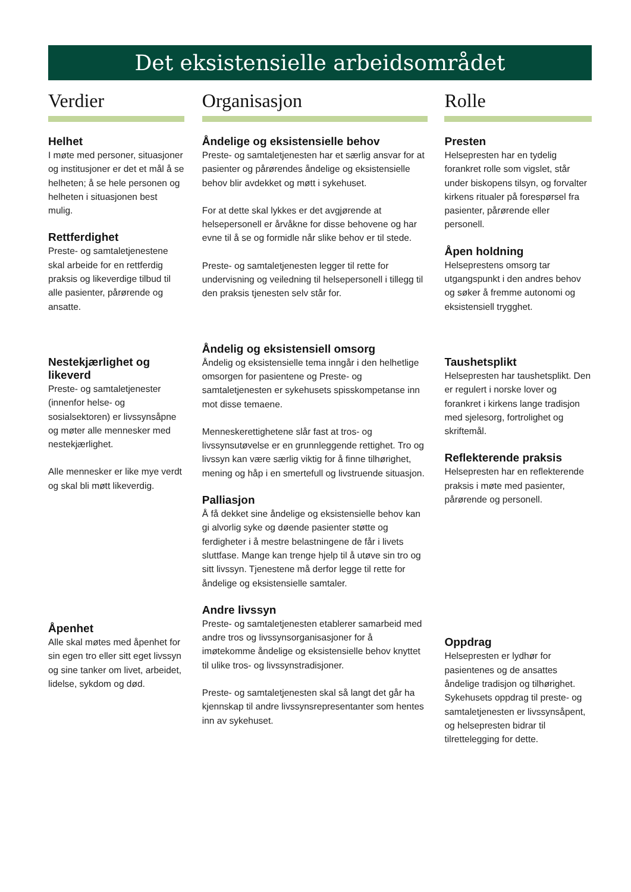Det eksistensielle arbeidsområdet
Verdier
Helhet
I møte med personer, situasjoner og institusjoner er det et mål å se helheten; å se hele personen og helheten i situasjonen best mulig.
Rettferdighet
Preste- og samtaletjenestene skal arbeide for en rettferdig praksis og likeverdige tilbud til alle pasienter, pårørende og ansatte.
Nestekjærlighet og likeverd
Preste- og samtaletjenester (innenfor helse- og sosialsektoren) er livssynsåpne og møter alle mennesker med nestekjærlighet.
Alle mennesker er like mye verdt og skal bli møtt likeverdig.
Åpenhet
Alle skal møtes med åpenhet for sin egen tro eller sitt eget livssyn og sine tanker om livet, arbeidet, lidelse, sykdom og død.
Organisasjon
Åndelige og eksistensielle behov
Preste- og samtaletjenesten har et særlig ansvar for at pasienter og pårørendes åndelige og eksistensielle behov blir avdekket og møtt i sykehuset.
For at dette skal lykkes er det avgjørende at helsepersonell er årvåkne for disse behovene og har evne til å se og formidle når slike behov er til stede.
Preste- og samtaletjenesten legger til rette for undervisning og veiledning til helsepersonell i tillegg til den praksis tjenesten selv står for.
Åndelig og eksistensiell omsorg
Åndelig og eksistensielle tema inngår i den helhetlige omsorgen for pasientene og Preste- og samtaletjenesten er sykehusets spisskompetanse inn mot disse temaene.
Menneskerettighetene slår fast at tros- og livssynsutøvelse er en grunnleggende rettighet. Tro og livssyn kan være særlig viktig for å finne tilhørighet, mening og håp i en smertefull og livstruende situasjon.
Palliasjon
Å få dekket sine åndelige og eksistensielle behov kan gi alvorlig syke og døende pasienter støtte og ferdigheter i å mestre belastningene de får i livets sluttfase. Mange kan trenge hjelp til å utøve sin tro og sitt livssyn. Tjenestene må derfor legge til rette for åndelige og eksistensielle samtaler.
Andre livssyn
Preste- og samtaletjenesten etablerer samarbeid med andre tros og livssynsorganisasjoner for å imøtekomme åndelige og eksistensielle behov knyttet til ulike tros- og livssynstradisjoner.
Preste- og samtaletjenesten skal så langt det går ha kjennskap til andre livssynsrepresentanter som hentes inn av sykehuset.
Rolle
Presten
Helsepresten har en tydelig forankret rolle som vigslet, står under biskopens tilsyn, og forvalter kirkens ritualer på forespørsel fra pasienter, pårørende eller personell.
Åpen holdning
Helseprestens omsorg tar utgangspunkt i den andres behov og søker å fremme autonomi og eksistensiell trygghet.
Taushetsplikt
Helsepresten har taushetsplikt. Den er regulert i norske lover og forankret i kirkens lange tradisjon med sjelesorg, fortrolighet og skriftemål.
Reflekterende praksis
Helsepresten har en reflekterende praksis i møte med pasienter, pårørende og personell.
Oppdrag
Helsepresten er lydhør for pasientenes og de ansattes åndelige tradisjon og tilhørighet. Sykehusets oppdrag til preste- og samtaletjenesten er livssynsåpent, og helsepresten bidrar til tilrettelegging for dette.